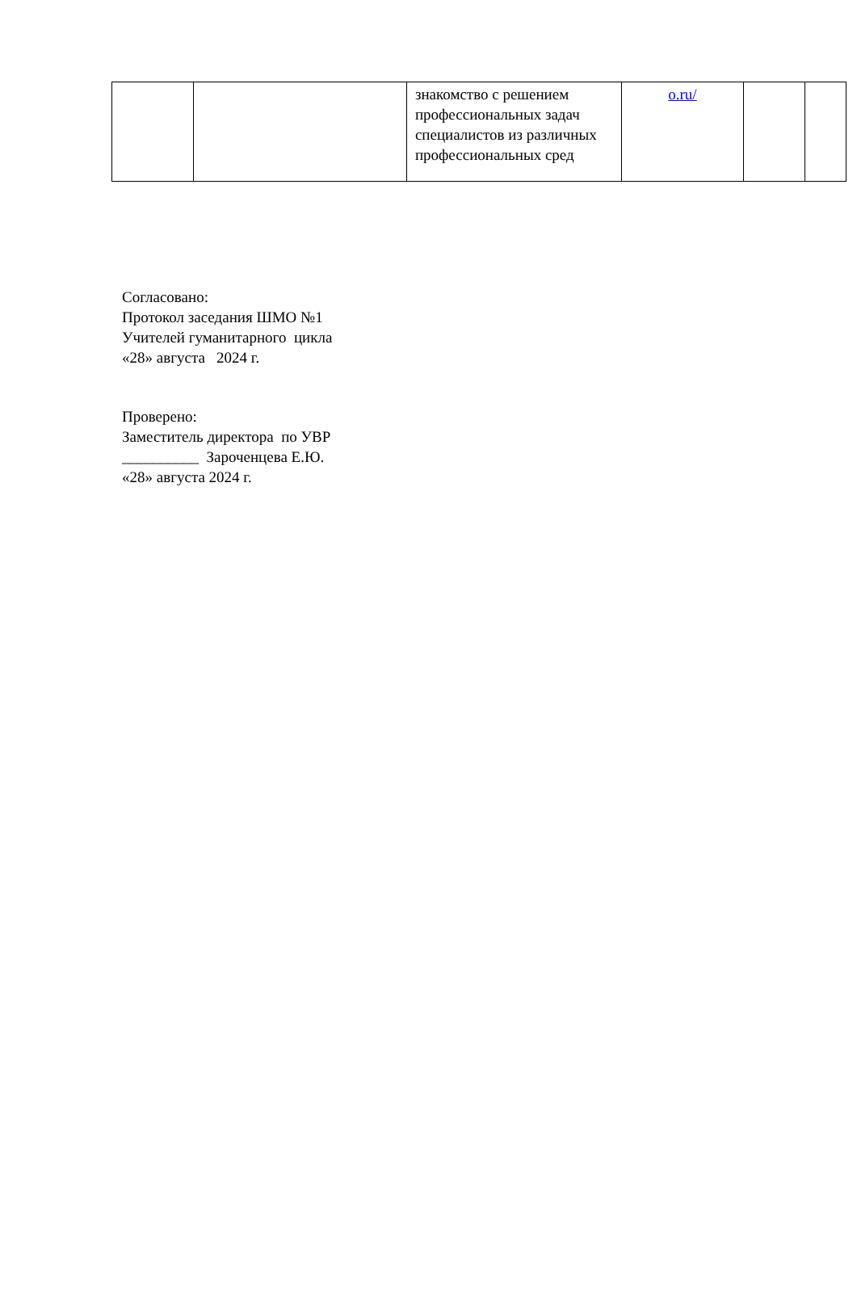| | | знакомство с решением профессиональных задач специалистов из различных профессиональных сред | o.ru/ | | |
Согласовано:
Протокол заседания ШМО №1
Учителей гуманитарного цикла
«28» августа 2024 г.
Проверено:
Заместитель директора по УВР
__________ Зароченцева Е.Ю.
«28» августа 2024 г.